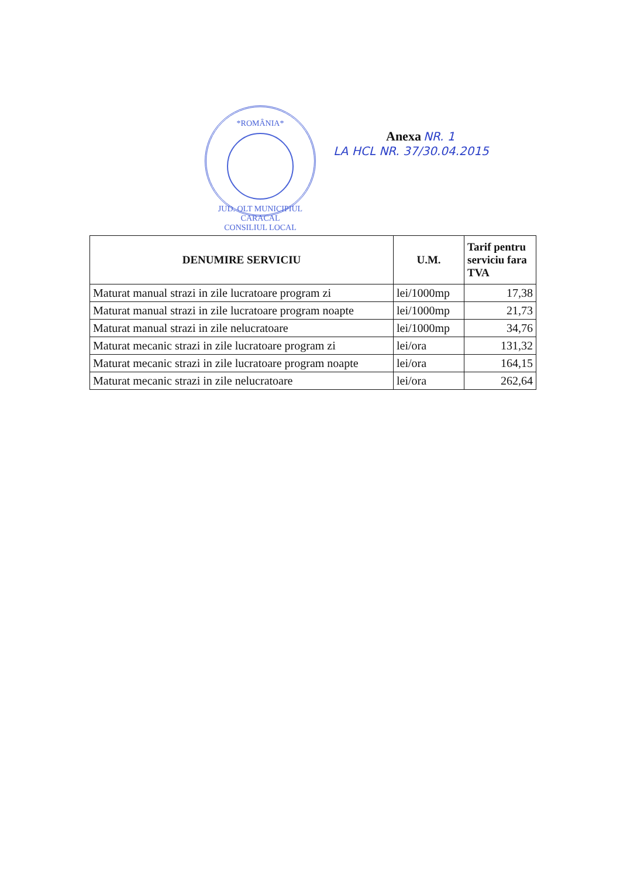*ROMÂNIA*
JUD. OLT MUNICIPIUL CARACAL
CONSILIUL LOCAL
Anexa NR. 1
LA HCL NR. 37/30.04.2015
| DENUMIRE SERVICIU | U.M. | Tarif pentru serviciu fara TVA |
| --- | --- | --- |
| Maturat manual strazi in zile lucratoare program zi | lei/1000mp | 17,38 |
| Maturat manual strazi in zile lucratoare program noapte | lei/1000mp | 21,73 |
| Maturat manual strazi in zile nelucratoare | lei/1000mp | 34,76 |
| Maturat mecanic strazi in zile lucratoare program zi | lei/ora | 131,32 |
| Maturat mecanic strazi in zile lucratoare program noapte | lei/ora | 164,15 |
| Maturat mecanic strazi in zile nelucratoare | lei/ora | 262,64 |